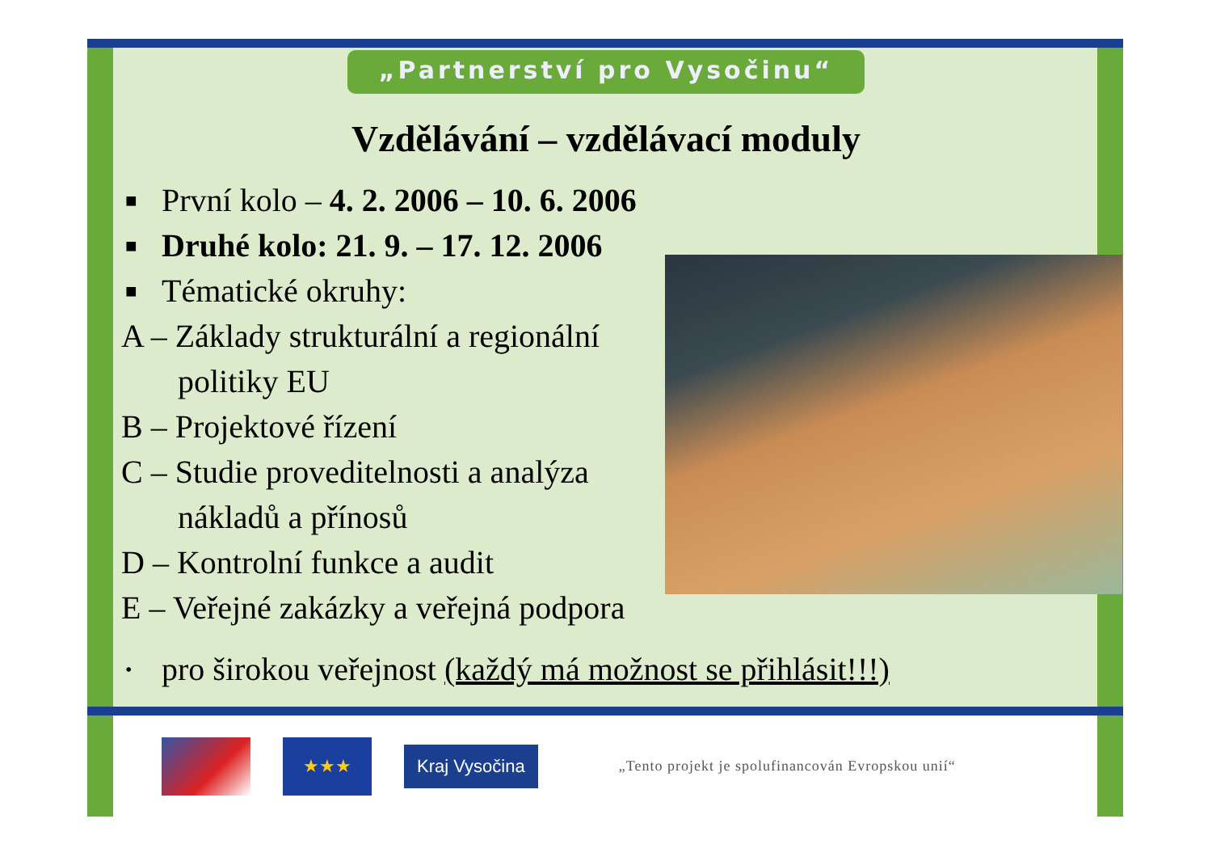„Partnerství pro Vysočinu“
Vzdělávání – vzdělávací moduly
■ První kolo – 4. 2. 2006 – 10. 6. 2006
■ Druhé kolo: 21. 9. – 17. 12. 2006
■ Tématické okruhy:
A – Základy strukturální a regionální
politiky EU
B – Projektové řízení
C – Studie proveditelnosti a analýza
nákladů a přínosů
D – Kontrolní funkce a audit
E – Veřejné zakázky a veřejná podpora
• pro širokou veřejnost (každý má možnost se přihlásit!!!)
★★★
Kraj Vysočina
„Tento projekt je spolufinancován Evropskou unií“